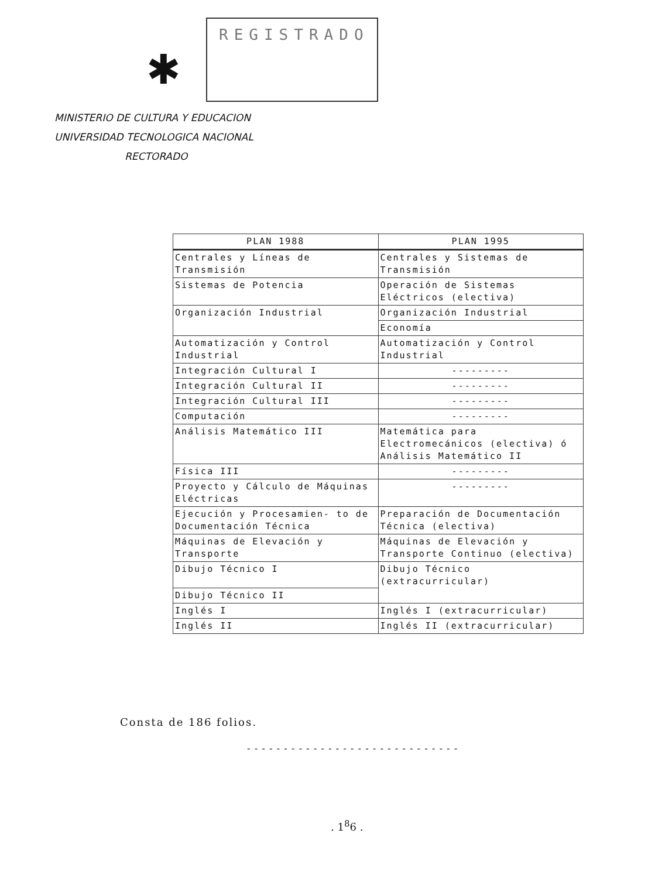✱
REGISTRADO
MINISTERIO DE CULTURA Y EDUCACION
UNIVERSIDAD TECNOLOGICA NACIONAL
RECTORADO
| PLAN 1988 | PLAN 1995 |
| --- | --- |
| Centrales y Líneas de Transmisión | Centrales y Sistemas de Transmisión |
| Sistemas de Potencia | Operación de Sistemas Eléctricos (electiva) |
| Organización Industrial | Organización Industrial |
| | Economía |
| Automatización y Control Industrial | Automatización y Control Industrial |
| Integración Cultural I | --------- |
| Integración Cultural II | --------- |
| Integración Cultural III | --------- |
| Computación | --------- |
| Análisis Matemático III | Matemática para Electromecánicos (electiva) ó Análisis Matemático II |
| Física III | --------- |
| Proyecto y Cálculo de Máquinas Eléctricas | --------- |
| Ejecución y Procesamien- to de Documentación Técnica | Preparación de Documentación Técnica (electiva) |
| Máquinas de Elevación y Transporte | Máquinas de Elevación y Transporte Continuo (electiva) |
| Dibujo Técnico I | Dibujo Técnico (extracurricular) |
| Dibujo Técnico II | |
| Inglés I | Inglés I (extracurricular) |
| Inglés II | Inglés II (extracurricular) |
Consta de 186 folios.
-----------------------------
. 1<sup>8</sup>6 .